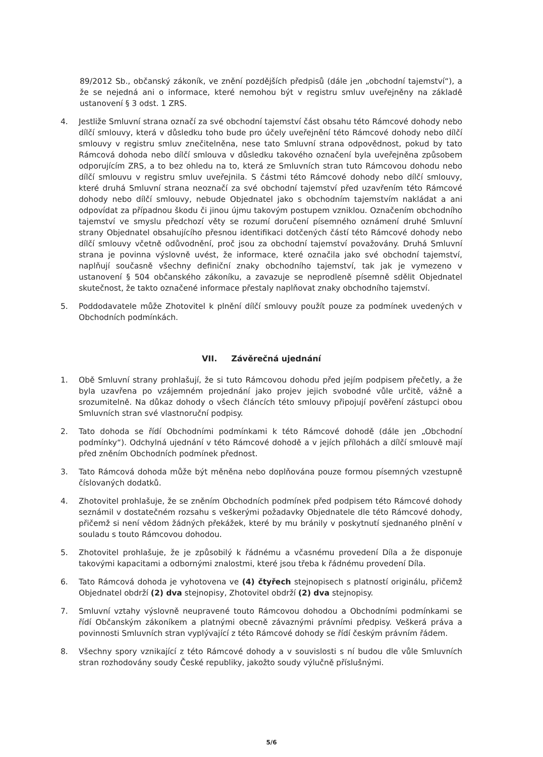89/2012 Sb., občanský zákoník, ve znění pozdějších předpisů (dále jen „obchodní tajemství“), a že se nejedná ani o informace, které nemohou být v registru smluv uveřejněny na základě ustanovení § 3 odst. 1 ZRS.
4. Jestliže Smluvní strana označí za své obchodní tajemství část obsahu této Rámcové dohody nebo dílčí smlouvy, která v důsledku toho bude pro účely uveřejnění této Rámcové dohody nebo dílčí smlouvy v registru smluv znečitelněna, nese tato Smluvní strana odpovědnost, pokud by tato Rámcová dohoda nebo dílčí smlouva v důsledku takového označení byla uveřejněna způsobem odporujícím ZRS, a to bez ohledu na to, která ze Smluvních stran tuto Rámcovou dohodu nebo dílčí smlouvu v registru smluv uveřejnila. S částmi této Rámcové dohody nebo dílčí smlouvy, které druhá Smluvní strana neoznačí za své obchodní tajemství před uzavřením této Rámcové dohody nebo dílčí smlouvy, nebude Objednatel jako s obchodním tajemstvím nakládat a ani odpovídat za případnou škodu či jinou újmu takovým postupem vzniklou. Označením obchodního tajemství ve smyslu předchozí věty se rozumí doručení písemného oznámení druhé Smluvní strany Objednatel obsahujícího přesnou identifikaci dotčených částí této Rámcové dohody nebo dílčí smlouvy včetně odůvodnění, proč jsou za obchodní tajemství považovány. Druhá Smluvní strana je povinna výslovně uvést, že informace, které označila jako své obchodní tajemství, naplňují současně všechny definiční znaky obchodního tajemství, tak jak je vymezeno v ustanovení § 504 občanského zákoníku, a zavazuje se neprodleně písemně sdělit Objednatel skutečnost, že takto označené informace přestaly naplňovat znaky obchodního tajemství.
5. Poddodavatele může Zhotovitel k plnění dílčí smlouvy použít pouze za podmínek uvedených v Obchodních podmínkách.
VII. Závěrečná ujednání
1. Obě Smluvní strany prohlašují, že si tuto Rámcovou dohodu před jejím podpisem přečetly, a že byla uzavřena po vzájemném projednání jako projev jejich svobodné vůle určitě, vážně a srozumitelně. Na důkaz dohody o všech článcích této smlouvy připojují pověření zástupci obou Smluvních stran své vlastnoruční podpisy.
2. Tato dohoda se řídí Obchodními podmínkami k této Rámcové dohodě (dále jen „Obchodní podmínky“). Odchylná ujednání v této Rámcové dohodě a v jejích přílohách a dílčí smlouvě mají před zněním Obchodních podmínek přednost.
3. Tato Rámcová dohoda může být měněna nebo doplňována pouze formou písemných vzestupně číslovaných dodatků.
4. Zhotovitel prohlašuje, že se zněním Obchodních podmínek před podpisem této Rámcové dohody seznámil v dostatečném rozsahu s veškerými požadavky Objednatele dle této Rámcové dohody, přičemž si není vědom žádných překážek, které by mu bránily v poskytnutí sjednaného plnění v souladu s touto Rámcovou dohodou.
5. Zhotovitel prohlašuje, že je způsobilý k řádnému a včasnému provedení Díla a že disponuje takovými kapacitami a odbornými znalostmi, které jsou třeba k řádnému provedení Díla.
6. Tato Rámcová dohoda je vyhotovena ve (4) čtyřech stejnopisech s platností originálu, přičemž Objednatel obdrží (2) dva stejnopisy, Zhotovitel obdrží (2) dva stejnopisy.
7. Smluvní vztahy výslovně neupravené touto Rámcovou dohodou a Obchodními podmínkami se řídí Občanským zákoníkem a platnými obecně závaznými právními předpisy. Veškerá práva a povinnosti Smluvních stran vyplývající z této Rámcové dohody se řídí českým právním řádem.
8. Všechny spory vznikající z této Rámcové dohody a v souvislosti s ní budou dle vůle Smluvních stran rozhodovány soudy České republiky, jakožto soudy výlučně příslušnými.
5/6